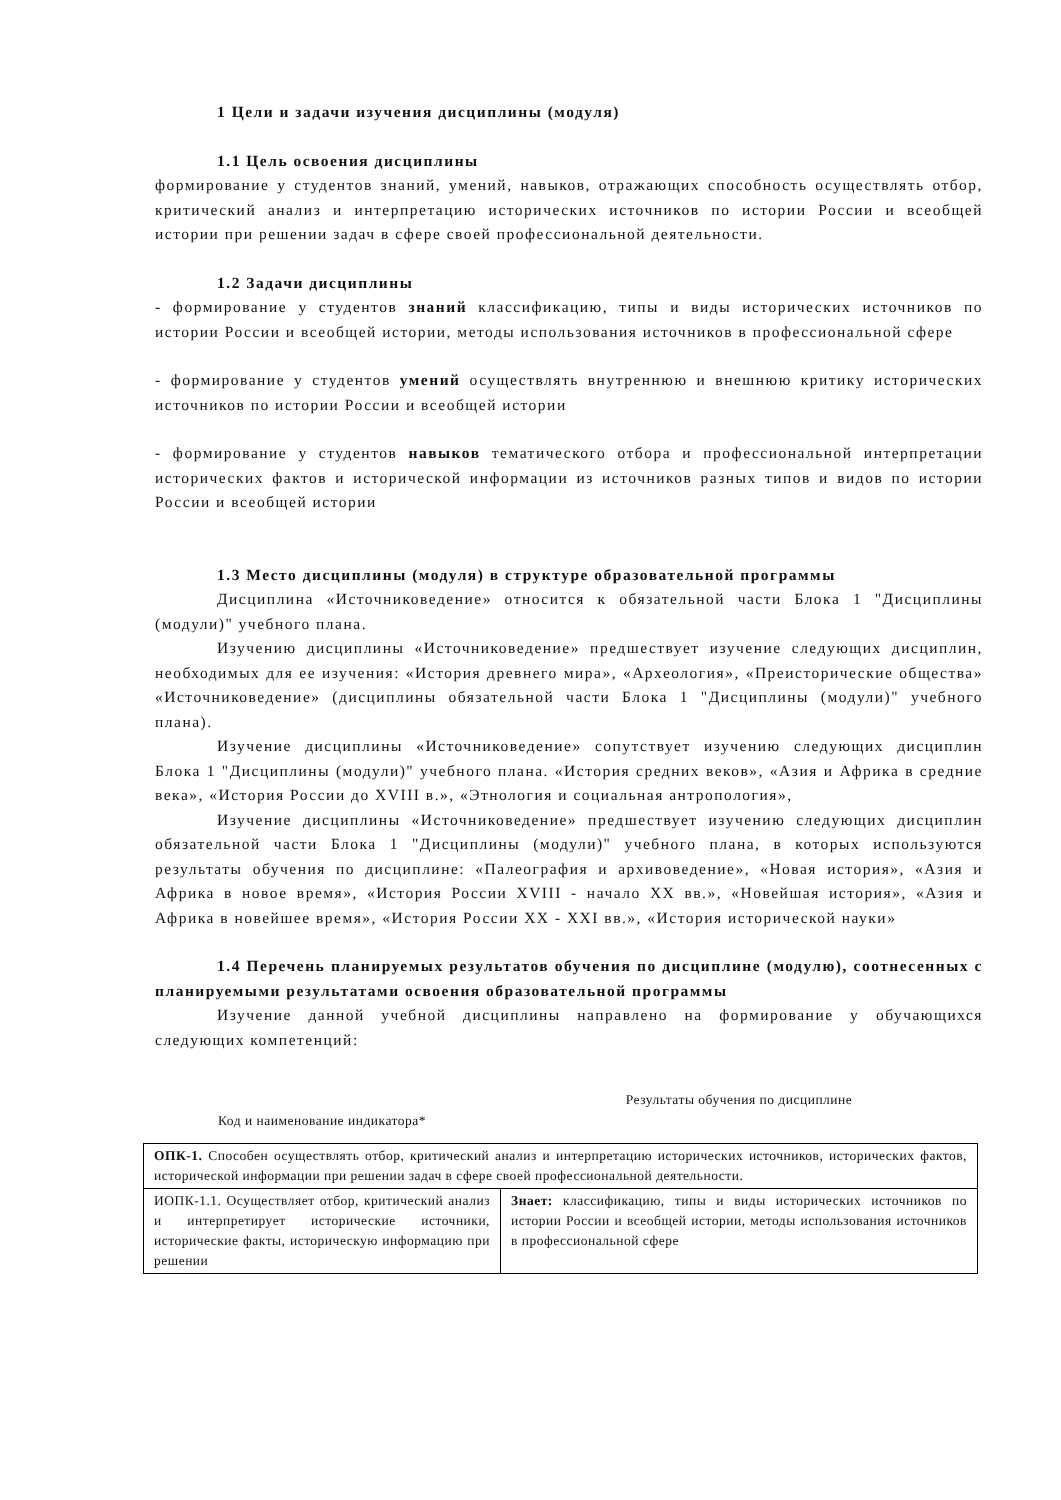1 Цели и задачи изучения дисциплины (модуля)
1.1 Цель освоения дисциплины
формирование у студентов знаний, умений, навыков, отражающих способность осуществлять отбор, критический анализ и интерпретацию исторических источников по истории России и всеобщей истории при решении задач в сфере своей профессиональной деятельности.
1.2 Задачи дисциплины
- формирование у студентов знаний классификацию, типы и виды исторических источников по истории России и всеобщей истории, методы использования источников в профессиональной сфере
- формирование у студентов умений осуществлять внутреннюю и внешнюю критику исторических источников по истории России и всеобщей истории
- формирование у студентов навыков тематического отбора и профессиональной интерпретации исторических фактов и исторической информации из источников разных типов и видов по истории России и всеобщей истории
1.3 Место дисциплины (модуля) в структуре образовательной программы
Дисциплина «Источниковедение» относится к обязательной части Блока 1 "Дисциплины (модули)" учебного плана.
Изучению дисциплины «Источниковедение» предшествует изучение следующих дисциплин, необходимых для ее изучения: «История древнего мира», «Археология», «Преисторические общества» «Источниковедение» (дисциплины обязательной части Блока 1 "Дисциплины (модули)" учебного плана).
Изучение дисциплины «Источниковедение» сопутствует изучению следующих дисциплин Блока 1 "Дисциплины (модули)" учебного плана. «История средних веков», «Азия и Африка в средние века», «История России до XVIII в.», «Этнология и социальная антропология»,
Изучение дисциплины «Источниковедение» предшествует изучению следующих дисциплин обязательной части Блока 1 "Дисциплины (модули)" учебного плана, в которых используются результаты обучения по дисциплине: «Палеография и архивоведение», «Новая история», «Азия и Африка в новое время», «История России XVIII - начало XX вв.», «Новейшая история», «Азия и Африка в новейшее время», «История России XX - XXI вв.», «История исторической науки»
1.4 Перечень планируемых результатов обучения по дисциплине (модулю), соотнесенных с планируемыми результатами освоения образовательной программы
Изучение данной учебной дисциплины направлено на формирование у обучающихся следующих компетенций:
| Код и наименование индикатора* | Результаты обучения по дисциплине |
| --- | --- |
| ОПК-1. Способен осуществлять отбор, критический анализ и интерпретацию исторических источников, исторических фактов, исторической информации при решении задач в сфере своей профессиональной деятельности. | |
| ИОПК-1.1. Осуществляет отбор, критический анализ и интерпретирует исторические источники, исторические факты, историческую информацию при решении | Знает: классификацию, типы и виды исторических источников по истории России и всеобщей истории, методы использования источников в профессиональной сфере |